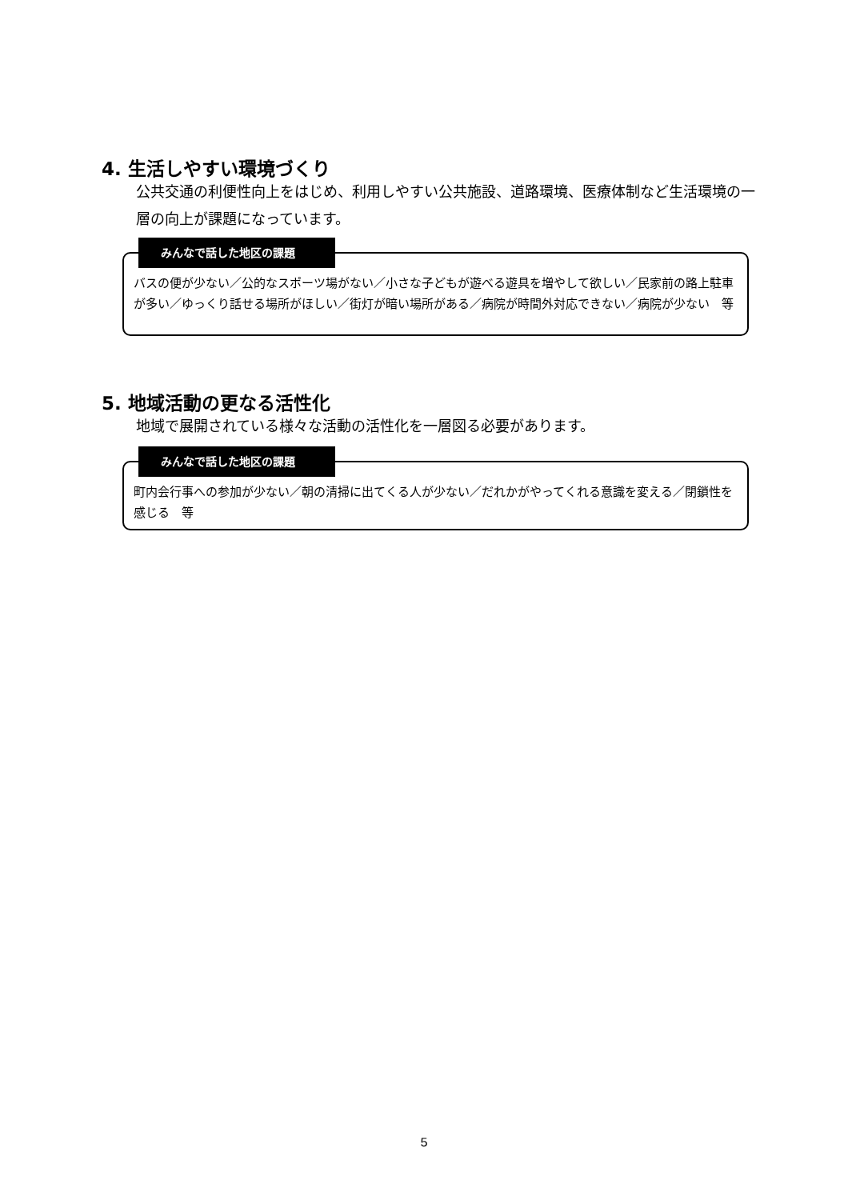4. 生活しやすい環境づくり
公共交通の利便性向上をはじめ、利用しやすい公共施設、道路環境、医療体制など生活環境の一層の向上が課題になっています。
みんなで話した地区の課題
バスの便が少ない／公的なスポーツ場がない／小さな子どもが遊べる遊具を増やして欲しい／民家前の路上駐車が多い／ゆっくり話せる場所がほしい／街灯が暗い場所がある／病院が時間外対応できない／病院が少ない　等
5. 地域活動の更なる活性化
地域で展開されている様々な活動の活性化を一層図る必要があります。
みんなで話した地区の課題
町内会行事への参加が少ない／朝の清掃に出てくる人が少ない／だれかがやってくれる意識を変える／閉鎖性を感じる　等
5